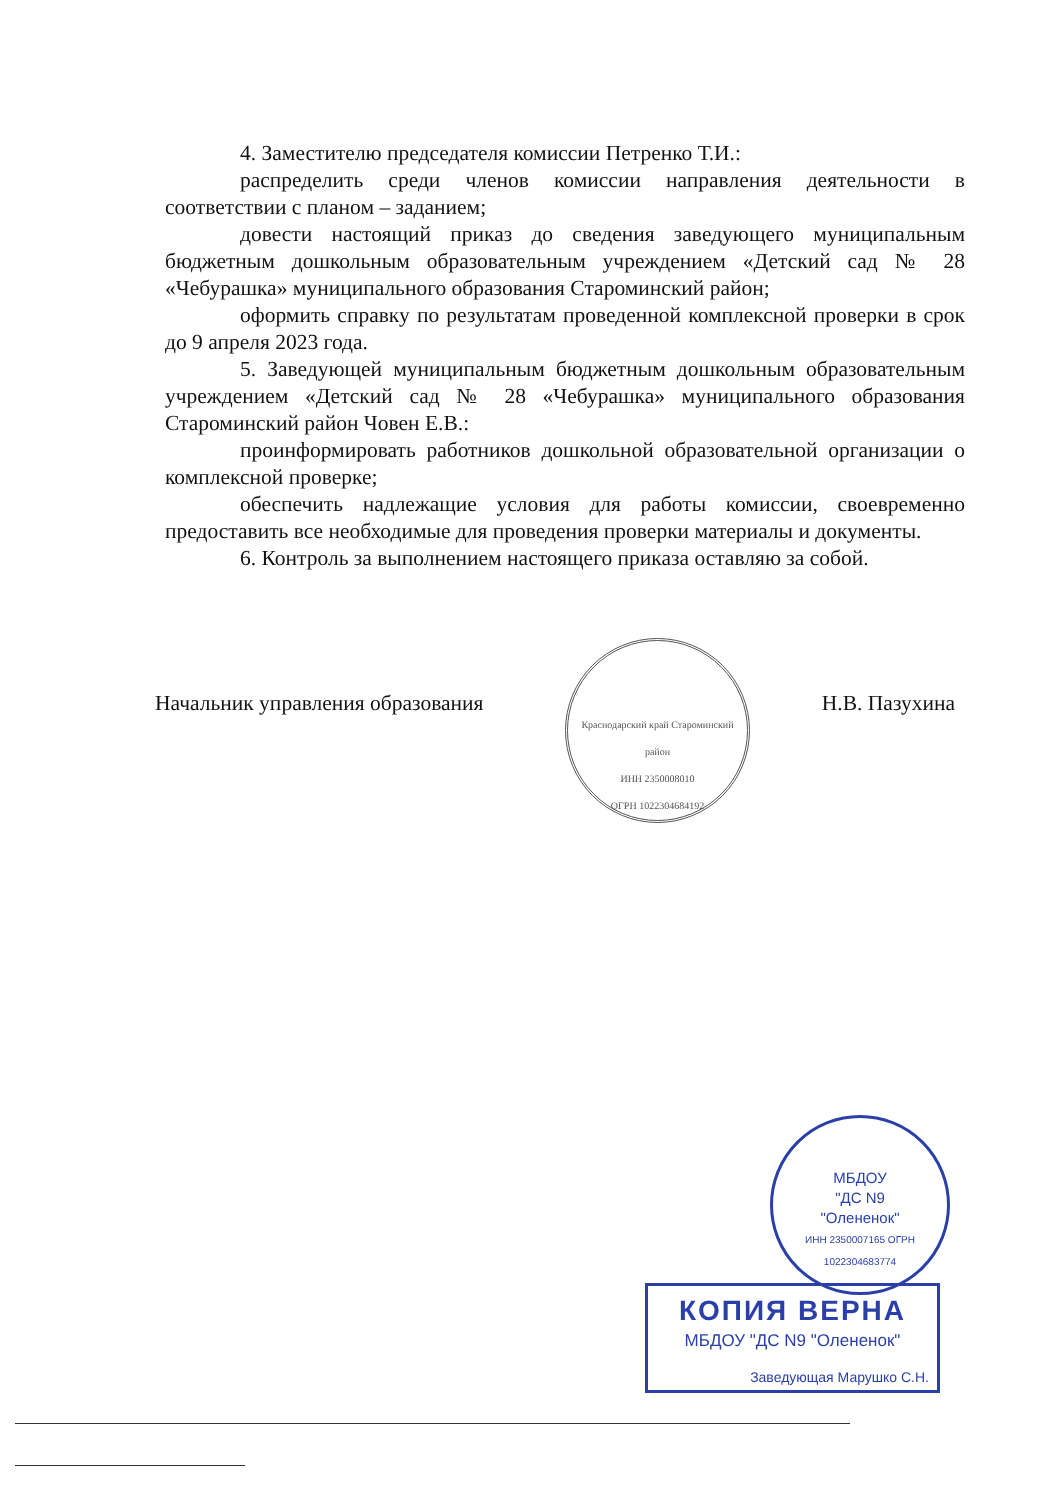4. Заместителю председателя комиссии Петренко Т.И.:
распределить среди членов комиссии направления деятельности в соответствии с планом – заданием;
довести настоящий приказ до сведения заведующего муниципальным бюджетным дошкольным образовательным учреждением «Детский сад № 28 «Чебурашка» муниципального образования Староминский район;
оформить справку по результатам проведенной комплексной проверки в срок до 9 апреля 2023 года.
5. Заведующей муниципальным бюджетным дошкольным образовательным учреждением «Детский сад № 28 «Чебурашка» муниципального образования Староминский район Човен Е.В.:
проинформировать работников дошкольной образовательной организации о комплексной проверке;
обеспечить надлежащие условия для работы комиссии, своевременно предоставить все необходимые для проведения проверки материалы и документы.
6. Контроль за выполнением настоящего приказа оставляю за собой.
Краснодарский край Староминский район
ИНН 2350008010
ОГРН 1022304684192
Начальник управления образования Н.В. Пазухина
МБДОУ
"ДС N9
"Олененок"
ИНН 2350007165 ОГРН 1022304683774
КОПИЯ ВЕРНА
МБДОУ "ДС N9 "Олененок"
Заведующая Марушко С.Н.